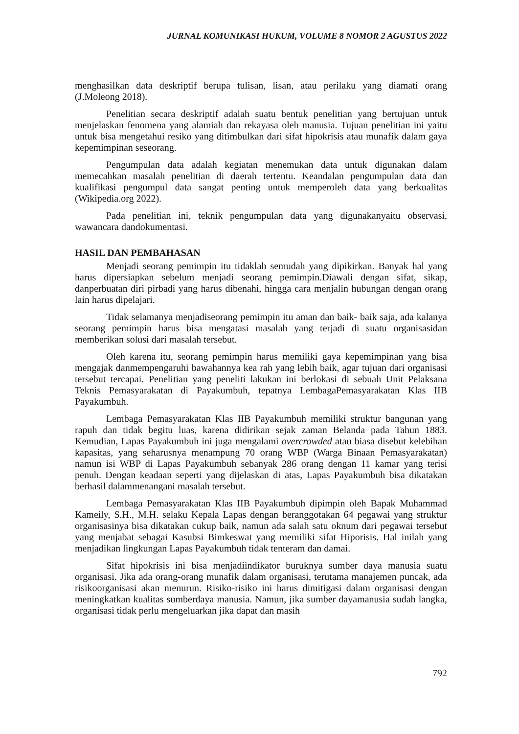JURNAL KOMUNIKASI HUKUM, VOLUME 8 NOMOR 2 AGUSTUS 2022
menghasilkan data deskriptif berupa tulisan, lisan, atau perilaku yang diamati orang (J.Moleong 2018).
Penelitian secara deskriptif adalah suatu bentuk penelitian yang bertujuan untuk menjelaskan fenomena yang alamiah dan rekayasa oleh manusia. Tujuan penelitian ini yaitu untuk bisa mengetahui resiko yang ditimbulkan dari sifat hipokrisis atau munafik dalam gaya kepemimpinan seseorang.
Pengumpulan data adalah kegiatan menemukan data untuk digunakan dalam memecahkan masalah penelitian di daerah tertentu. Keandalan pengumpulan data dan kualifikasi pengumpul data sangat penting untuk memperoleh data yang berkualitas (Wikipedia.org 2022).
Pada penelitian ini, teknik pengumpulan data yang digunakanyaitu observasi, wawancara dandokumentasi.
HASIL DAN PEMBAHASAN
Menjadi seorang pemimpin itu tidaklah semudah yang dipikirkan. Banyak hal yang harus dipersiapkan sebelum menjadi seorang pemimpin.Diawali dengan sifat, sikap, danperbuatan diri pirbadi yang harus dibenahi, hingga cara menjalin hubungan dengan orang lain harus dipelajari.
Tidak selamanya menjadiseorang pemimpin itu aman dan baik- baik saja, ada kalanya seorang pemimpin harus bisa mengatasi masalah yang terjadi di suatu organisasidan memberikan solusi dari masalah tersebut.
Oleh karena itu, seorang pemimpin harus memiliki gaya kepemimpinan yang bisa mengajak danmempengaruhi bawahannya kea rah yang lebih baik, agar tujuan dari organisasi tersebut tercapai. Penelitian yang peneliti lakukan ini berlokasi di sebuah Unit Pelaksana Teknis Pemasyarakatan di Payakumbuh, tepatnya LembagaPemasyarakatan Klas IIB Payakumbuh.
Lembaga Pemasyarakatan Klas IIB Payakumbuh memiliki struktur bangunan yang rapuh dan tidak begitu luas, karena didirikan sejak zaman Belanda pada Tahun 1883. Kemudian, Lapas Payakumbuh ini juga mengalami overcrowded atau biasa disebut kelebihan kapasitas, yang seharusnya menampung 70 orang WBP (Warga Binaan Pemasyarakatan) namun isi WBP di Lapas Payakumbuh sebanyak 286 orang dengan 11 kamar yang terisi penuh. Dengan keadaan seperti yang dijelaskan di atas, Lapas Payakumbuh bisa dikatakan berhasil dalammenangani masalah tersebut.
Lembaga Pemasyarakatan Klas IIB Payakumbuh dipimpin oleh Bapak Muhammad Kameily, S.H., M.H. selaku Kepala Lapas dengan beranggotakan 64 pegawai yang struktur organisasinya bisa dikatakan cukup baik, namun ada salah satu oknum dari pegawai tersebut yang menjabat sebagai Kasubsi Bimkeswat yang memiliki sifat Hiporisis. Hal inilah yang menjadikan lingkungan Lapas Payakumbuh tidak tenteram dan damai.
Sifat hipokrisis ini bisa menjadiindikator buruknya sumber daya manusia suatu organisasi. Jika ada orang-orang munafik dalam organisasi, terutama manajemen puncak, ada risikoorganisasi akan menurun. Risiko-risiko ini harus dimitigasi dalam organisasi dengan meningkatkan kualitas sumberdaya manusia. Namun, jika sumber dayamanusia sudah langka, organisasi tidak perlu mengeluarkan jika dapat dan masih
792